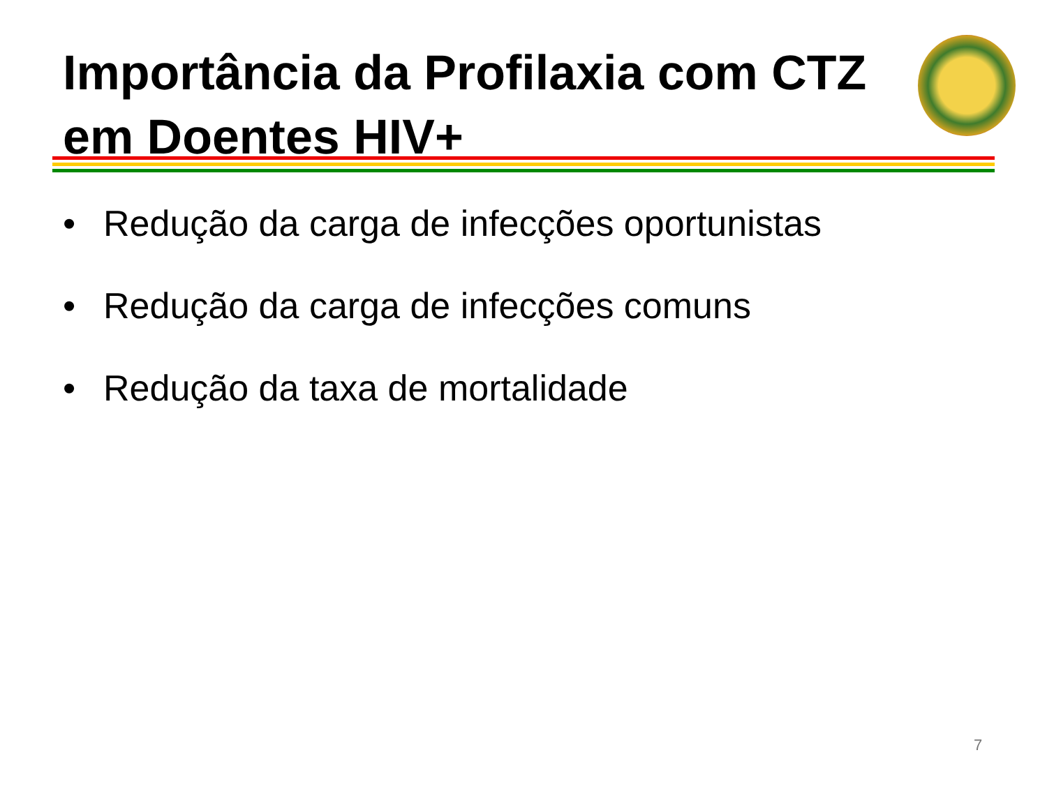Importância da Profilaxia com CTZ
em Doentes HIV+
• Redução da carga de infecções oportunistas
• Redução da carga de infecções comuns
• Redução da taxa de mortalidade
7